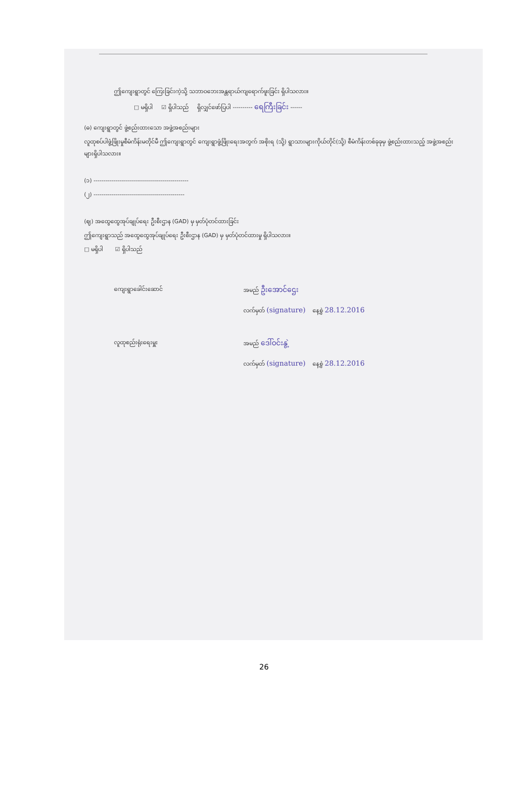ဤကျေးရွာတွင် ကြေးခြင်းကဲ့သို့ သဘာဝဘေးအန္တရာယ်ကျရောက်ဖူးခြင်း ရှိပါသလား။
□ မရှိပါ ☑ ရှိပါသည် ရှိလျှင်ဖော်ပြပါ ---------- ရေကြီးခြင်း ------
(ဓ) ကျေးရွာတွင် ဖွဲ့စည်းထားသော အဖွဲ့အစည်းများ
လူထုစပ်ပါဖွံ့ဖြိုးမှုစီမံကိန်းမတိုင်မီ ဤကျေးရွာတွင် ကျေးရွာဖွံ့ဖြိုးရေးအတွက် အစိုးရ (သို့) ရွာသားများကိုယ်တိုင်(သို့) စီမံကိန်းတစ်ခုခုမှ ဖွဲ့စည်းထားသည့် အဖွဲ့အစည်းများရှိပါသလား။
(၁) ------------------------------------------------
(၂) ----------------------------------------------
(ဈ) အထွေထွေအုပ်ချုပ်ရေး ဦးစီးဌာန (GAD) မှ မှတ်ပုံတင်ထားခြင်း
ဤကျေးရွာသည် အထွေထွေအုပ်ချုပ်ရေး ဦးစီးဌာန (GAD) မှ မှတ်ပုံတင်ထားမှု ရှိပါသလား။
□ မရှိပါ ☑ ရှိပါသည်
ကျေးရွာခေါင်းဆောင် အမည် ဦးအောင်ဌေး
လက်မှတ် (signature) နေ့စွဲ 28.12.2016
လူထုစည်းရုံးရေးမှူး အမည် ဒေါ်ဝင်းနွဲ့
လက်မှတ် (signature) နေ့စွဲ 28.12.2016
26